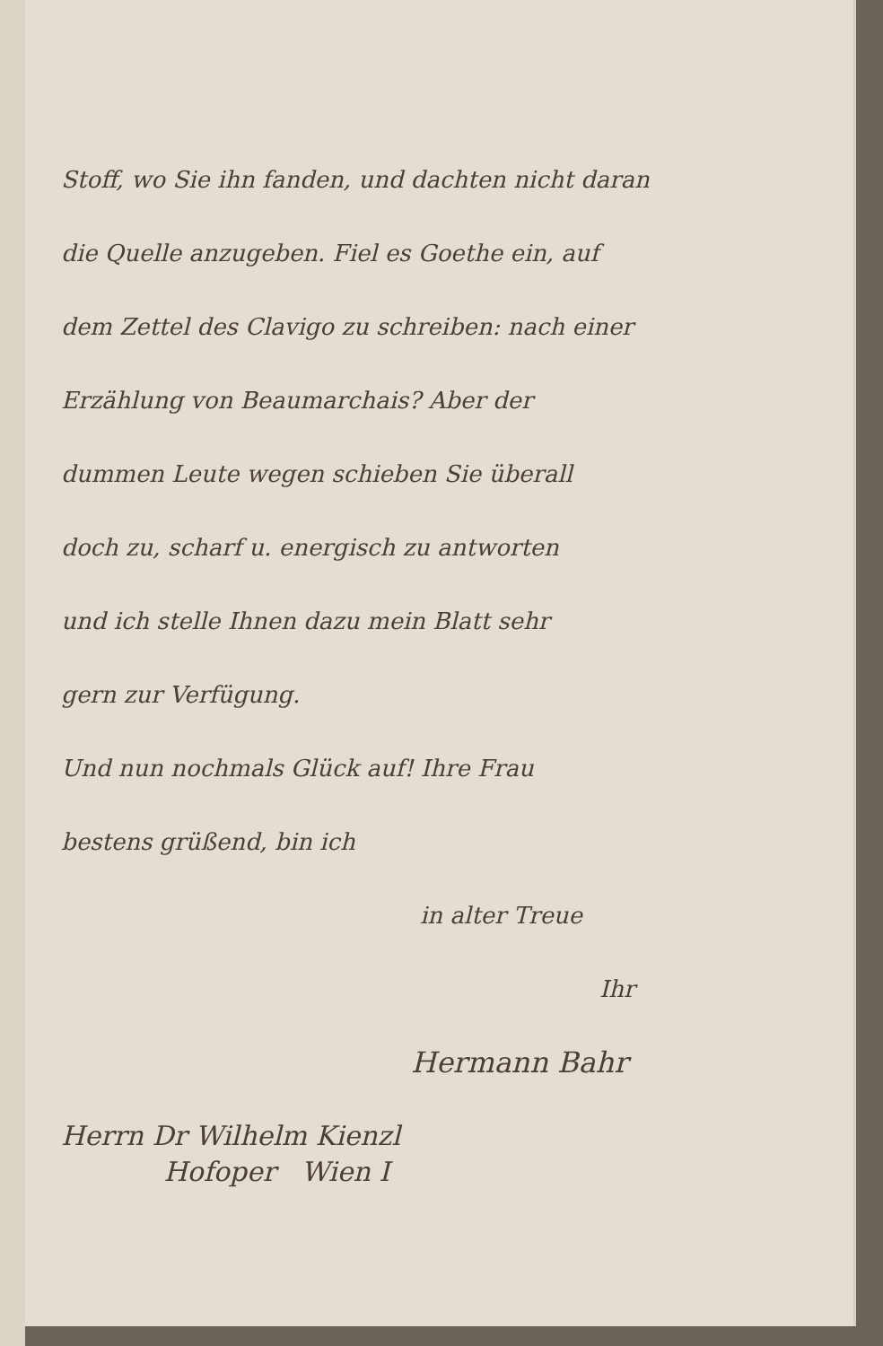Stoff, wo Sie ihn fanden, und dachten nicht daran
die Quelle anzugeben. Fiel es Goethe ein, auf
dem Zettel des Clavigo zu schreiben: nach einer
Erzählung von Beaumarchais? Aber der
dummen Leute wegen schieben Sie überall
doch zu, scharf u. energisch zu antworten
und ich stelle Ihnen dazu mein Blatt sehr
gern zur Verfügung.
Und nun nochmals Glück auf! Ihre Frau
bestens grüßend, bin ich
in alter Treue
Ihr
Hermann Bahr
Herrn Dr Wilhelm Kienzl
Hofoper Wien I